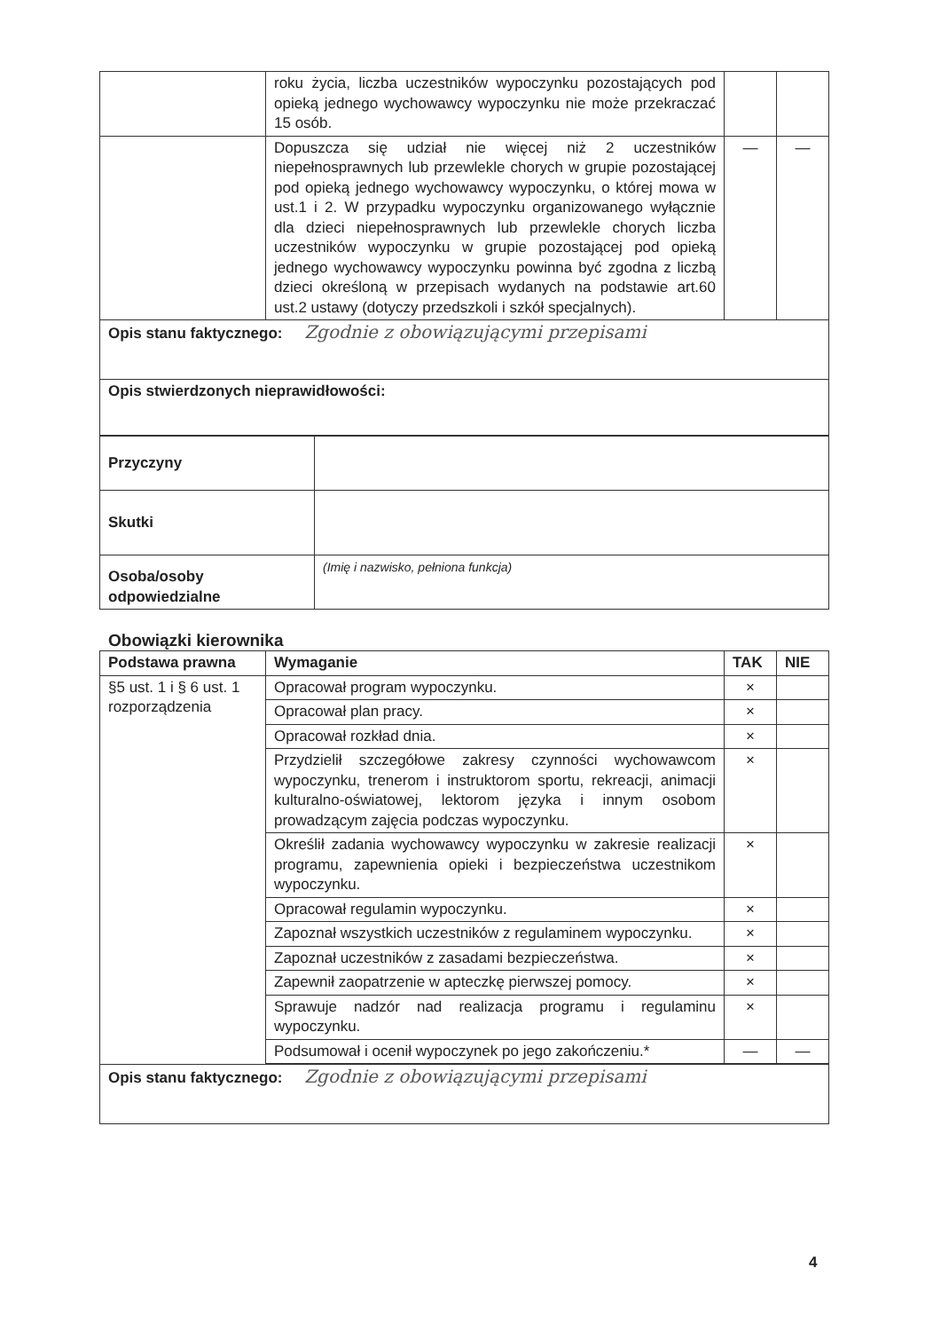| | roku życia, liczba uczestników wypoczynku pozostających pod opieką jednego wychowawcy wypoczynku nie może przekraczać 15 osób. | | |
| | Dopuszcza się udział nie więcej niż 2 uczestników niepełnosprawnych lub przewlekle chorych w grupie pozostającej pod opieką jednego wychowawcy wypoczynku, o której mowa w ust.1 i 2. W przypadku wypoczynku organizowanego wyłącznie dla dzieci niepełnosprawnych lub przewlekle chorych liczba uczestników wypoczynku w grupie pozostającej pod opieką jednego wychowawcy wypoczynku powinna być zgodna z liczbą dzieci określoną w przepisach wydanych na podstawie art.60 ust.2 ustawy (dotyczy przedszkoli i szkół specjalnych). | — | — |
| Opis stanu faktycznego: Zgodnie z obowiązującymi przepisami | | | |
| Opis stwierdzonych nieprawidłowości: | | | |
| Przyczyny | |
| Skutki | |
| Osoba/osoby odpowiedzialne | (Imię i nazwisko, pełniona funkcja) |
Obowiązki kierownika
| Podstawa prawna | Wymaganie | TAK | NIE |
| --- | --- | --- | --- |
| §5 ust. 1 i § 6 ust. 1 rozporządzenia | Opracował program wypoczynku. | × | |
| | Opracował plan pracy. | × | |
| | Opracował rozkład dnia. | × | |
| | Przydzielił szczegółowe zakresy czynności wychowawcom wypoczynku, trenerom i instruktorom sportu, rekreacji, animacji kulturalno-oświatowej, lektorom języka i innym osobom prowadzącym zajęcia podczas wypoczynku. | × | |
| | Określił zadania wychowawcy wypoczynku w zakresie realizacji programu, zapewnienia opieki i bezpieczeństwa uczestnikom wypoczynku. | × | |
| | Opracował regulamin wypoczynku. | × | |
| | Zapoznał wszystkich uczestników z regulaminem wypoczynku. | × | |
| | Zapoznał uczestników z zasadami bezpieczeństwa. | × | |
| | Zapewnił zaopatrzenie w apteczkę pierwszej pomocy. | × | |
| | Sprawuje nadzór nad realizacja programu i regulaminu wypoczynku. | × | |
| | Podsumował i ocenił wypoczynek po jego zakończeniu.* | — | — |
| Opis stanu faktycznego: Zgodnie z obowiązującymi przepisami | | | |
4